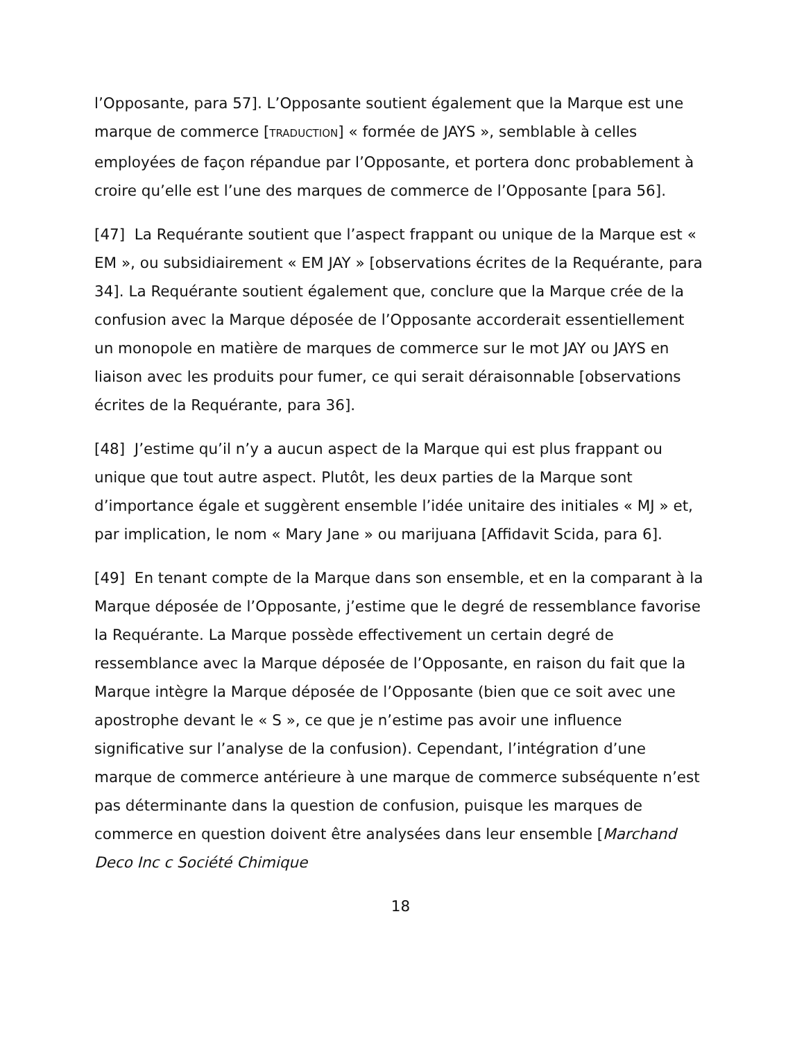l’Opposante, para 57]. L’Opposante soutient également que la Marque est une marque de commerce [TRADUCTION] « formée de JAYS », semblable à celles employées de façon répandue par l’Opposante, et portera donc probablement à croire qu’elle est l’une des marques de commerce de l’Opposante [para 56].
[47] La Requérante soutient que l’aspect frappant ou unique de la Marque est « EM », ou subsidiairement « EM JAY » [observations écrites de la Requérante, para 34]. La Requérante soutient également que, conclure que la Marque crée de la confusion avec la Marque déposée de l’Opposante accorderait essentiellement un monopole en matière de marques de commerce sur le mot JAY ou JAYS en liaison avec les produits pour fumer, ce qui serait déraisonnable [observations écrites de la Requérante, para 36].
[48] J’estime qu’il n’y a aucun aspect de la Marque qui est plus frappant ou unique que tout autre aspect. Plutôt, les deux parties de la Marque sont d’importance égale et suggèrent ensemble l’idée unitaire des initiales « MJ » et, par implication, le nom « Mary Jane » ou marijuana [Affidavit Scida, para 6].
[49] En tenant compte de la Marque dans son ensemble, et en la comparant à la Marque déposée de l’Opposante, j’estime que le degré de ressemblance favorise la Requérante. La Marque possède effectivement un certain degré de ressemblance avec la Marque déposée de l’Opposante, en raison du fait que la Marque intègre la Marque déposée de l’Opposante (bien que ce soit avec une apostrophe devant le « S », ce que je n’estime pas avoir une influence significative sur l’analyse de la confusion). Cependant, l’intégration d’une marque de commerce antérieure à une marque de commerce subséquente n’est pas déterminante dans la question de confusion, puisque les marques de commerce en question doivent être analysées dans leur ensemble [Marchand Deco Inc c Société Chimique
18